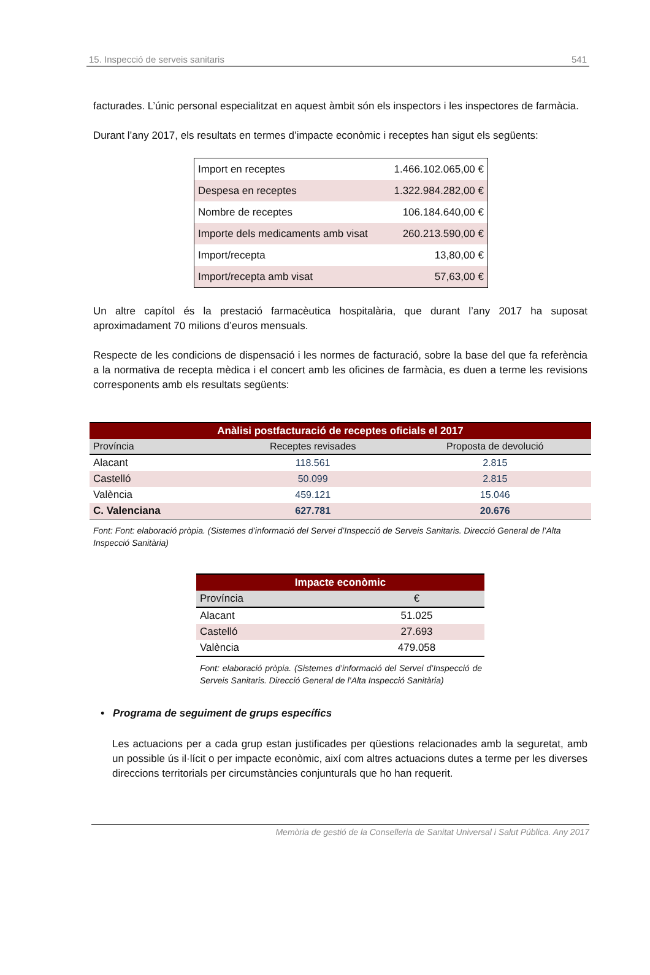15. Inspecció de serveis sanitaris 541
facturades. L’únic personal especialitzat en aquest àmbit són els inspectors i les inspectores de farmàcia.
Durant l’any 2017, els resultats en termes d’impacte econòmic i receptes han sigut els següents:
| Import en receptes | 1.466.102.065,00 € |
| Despesa en receptes | 1.322.984.282,00 € |
| Nombre de receptes | 106.184.640,00 € |
| Importe dels medicaments amb visat | 260.213.590,00 € |
| Import/recepta | 13,80,00 € |
| Import/recepta amb visat | 57,63,00 € |
Un altre capítol és la prestació farmacèutica hospitalària, que durant l’any 2017 ha suposat aproximadament 70 milions d’euros mensuals.
Respecte de les condicions de dispensació i les normes de facturació, sobre la base del que fa referència a la normativa de recepta mèdica i el concert amb les oficines de farmàcia, es duen a terme les revisions corresponents amb els resultats següents:
| Anàlisi postfacturació de receptes oficials el 2017 | | |
| Província | Receptes revisades | Proposta de devolució |
| Alacant | 118.561 | 2.815 |
| Castelló | 50.099 | 2.815 |
| València | 459.121 | 15.046 |
| C. Valenciana | 627.781 | 20.676 |
Font: Font: elaboració pròpia. (Sistemes d’informació del Servei d’Inspecció de Serveis Sanitaris. Direcció General de l’Alta Inspecció Sanitària)
| Impacte econòmic | |
| Província | € |
| Alacant | 51.025 |
| Castelló | 27.693 |
| València | 479.058 |
Font: elaboració pròpia. (Sistemes d’informació del Servei d’Inspecció de Serveis Sanitaris. Direcció General de l’Alta Inspecció Sanitària)
• Programa de seguiment de grups específics
Les actuacions per a cada grup estan justificades per qüestions relacionades amb la seguretat, amb un possible ús il·lícit o per impacte econòmic, així com altres actuacions dutes a terme per les diverses direccions territorials per circumstàncies conjunturals que ho han requerit.
Memòria de gestió de la Conselleria de Sanitat Universal i Salut Pública. Any 2017